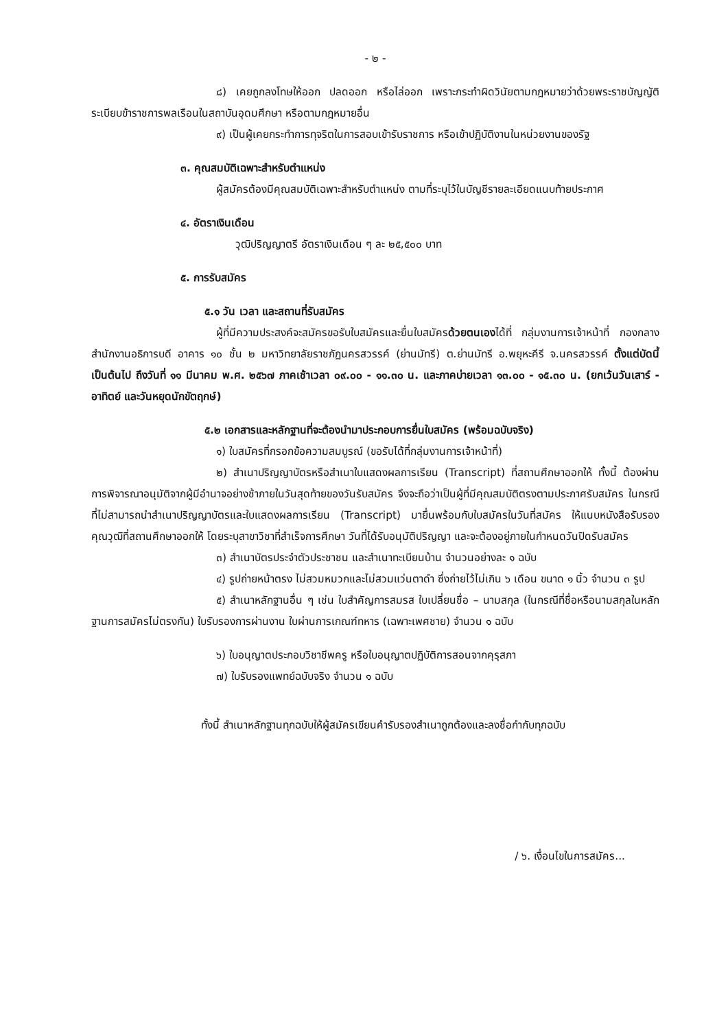- ๒ -
๘) เคยถูกลงโทษให้ออก ปลดออก หรือไล่ออก เพราะกระทำผิดวินัยตามกฎหมายว่าด้วยพระราชบัญญัติระเบียบข้าราชการพลเรือนในสถาบันอุดมศึกษา หรือตามกฎหมายอื่น
๙) เป็นผู้เคยกระทำการทุจริตในการสอบเข้ารับราชการ หรือเข้าปฏิบัติงานในหน่วยงานของรัฐ
๓. คุณสมบัติเฉพาะสำหรับตำแหน่ง
ผู้สมัครต้องมีคุณสมบัติเฉพาะสำหรับตำแหน่ง ตามที่ระบุไว้ในบัญชีรายละเอียดแนบท้ายประกาศ
๔. อัตราเงินเดือน
วุฒิปริญญาตรี อัตราเงินเดือน ๆ ละ ๒๕,๕๐๐ บาท
๕. การรับสมัคร
๕.๑ วัน เวลา และสถานที่รับสมัคร
ผู้ที่มีความประสงค์จะสมัครขอรับใบสมัครและยื่นใบสมัครด้วยตนเองได้ที่ กลุ่มงานการเจ้าหน้าที่ กองกลาง สำนักงานอธิการบดี อาคาร ๑๐ ชั้น ๒ มหาวิทยาลัยราชภัฏนครสวรรค์ (ย่านมัทรี) ต.ย่านมัทรี อ.พยุหะคีรี จ.นครสวรรค์ ตั้งแต่บัดนี้เป็นต้นไป ถึงวันที่ ๑๑ มีนาคม พ.ศ. ๒๕๖๗ ภาคเช้าเวลา ๐๙.๐๐ - ๑๑.๓๐ น. และภาคบ่ายเวลา ๑๓.๐๐ - ๑๕.๓๐ น. (ยกเว้นวันเสาร์ - อาทิตย์ และวันหยุดนักขัตฤกษ์)
๕.๒ เอกสารและหลักฐานที่จะต้องนำมาประกอบการยื่นใบสมัคร (พร้อมฉบับจริง)
๑) ใบสมัครที่กรอกข้อความสมบูรณ์ (ขอรับได้ที่กลุ่มงานการเจ้าหน้าที่)
๒) สำเนาปริญญาบัตรหรือสำเนาใบแสดงผลการเรียน (Transcript) ที่สถานศึกษาออกให้ ทั้งนี้ ต้องผ่านการพิจารณาอนุมัติจากผู้มีอำนาจอย่างช้าภายในวันสุดท้ายของวันรับสมัคร จึงจะถือว่าเป็นผู้ที่มีคุณสมบัติตรงตามประกาศรับสมัคร ในกรณีที่ไม่สามารถนำสำเนาปริญญาบัตรและใบแสดงผลการเรียน (Transcript) มายื่นพร้อมกับใบสมัครในวันที่สมัคร ให้แนบหนังสือรับรองคุณวุฒิที่สถานศึกษาออกให้ โดยระบุสาขาวิชาที่สำเร็จการศึกษา วันที่ได้รับอนุมัติปริญญา และจะต้องอยู่ภายในกำหนดวันปิดรับสมัคร
๓) สำเนาบัตรประจำตัวประชาชน และสำเนาทะเบียนบ้าน จำนวนอย่างละ ๑ ฉบับ
๔) รูปถ่ายหน้าตรง ไม่สวมหมวกและไม่สวมแว่นตาดำ ซึ่งถ่ายไว้ไม่เกิน ๖ เดือน ขนาด ๑ นิ้ว จำนวน ๓ รูป
๕) สำเนาหลักฐานอื่น ๆ เช่น ใบสำคัญการสมรส ใบเปลี่ยนชื่อ – นามสกุล (ในกรณีที่ชื่อหรือนามสกุลในหลักฐานการสมัครไม่ตรงกัน) ใบรับรองการผ่านงาน ใบผ่านการเกณฑ์ทหาร (เฉพาะเพศชาย) จำนวน ๑ ฉบับ
๖) ใบอนุญาตประกอบวิชาชีพครู หรือใบอนุญาตปฏิบัติการสอนจากคุรุสภา
๗) ใบรับรองแพทย์ฉบับจริง จำนวน ๑ ฉบับ
ทั้งนี้ สำเนาหลักฐานทุกฉบับให้ผู้สมัครเขียนคำรับรองสำเนาถูกต้องและลงชื่อกำกับทุกฉบับ
/ ๖. เงื่อนไขในการสมัคร...